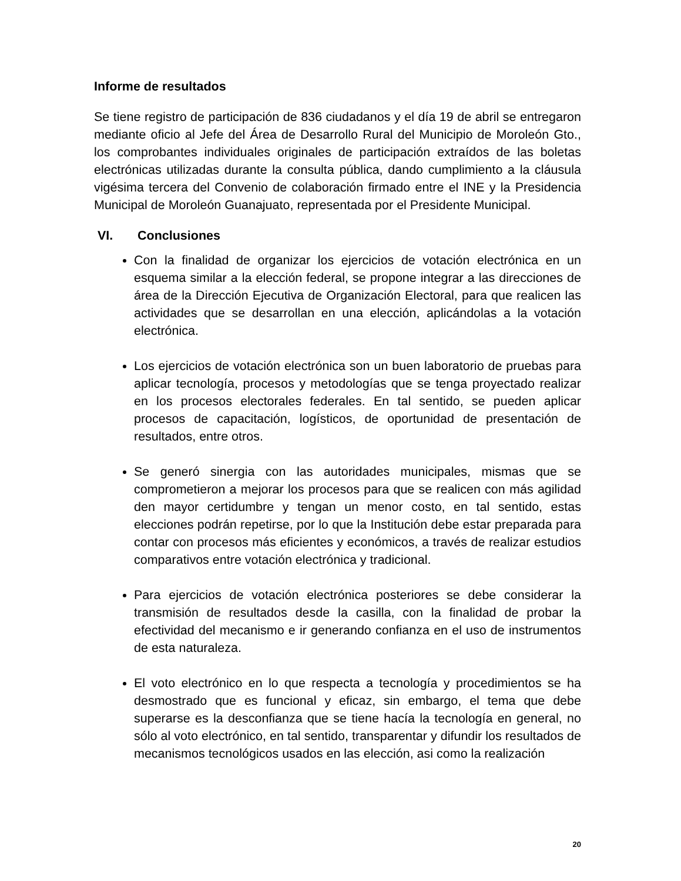Informe de resultados
Se tiene registro de participación de 836 ciudadanos y el día 19 de abril se entregaron mediante oficio al Jefe del Área de Desarrollo Rural del Municipio de Moroleón Gto., los comprobantes individuales originales de participación extraídos de las boletas electrónicas utilizadas durante la consulta pública, dando cumplimiento a la cláusula vigésima tercera del Convenio de colaboración firmado entre el INE y la Presidencia Municipal de Moroleón Guanajuato, representada por el Presidente Municipal.
VI. Conclusiones
Con la finalidad de organizar los ejercicios de votación electrónica en un esquema similar a la elección federal, se propone integrar a las direcciones de área de la Dirección Ejecutiva de Organización Electoral, para que realicen las actividades que se desarrollan en una elección, aplicándolas a la votación electrónica.
Los ejercicios de votación electrónica son un buen laboratorio de pruebas para aplicar tecnología, procesos y metodologías que se tenga proyectado realizar en los procesos electorales federales. En tal sentido, se pueden aplicar procesos de capacitación, logísticos, de oportunidad de presentación de resultados, entre otros.
Se generó sinergia con las autoridades municipales, mismas que se comprometieron a mejorar los procesos para que se realicen con más agilidad den mayor certidumbre y tengan un menor costo, en tal sentido, estas elecciones podrán repetirse, por lo que la Institución debe estar preparada para contar con procesos más eficientes y económicos, a través de realizar estudios comparativos entre votación electrónica y tradicional.
Para ejercicios de votación electrónica posteriores se debe considerar la transmisión de resultados desde la casilla, con la finalidad de probar la efectividad del mecanismo e ir generando confianza en el uso de instrumentos de esta naturaleza.
El voto electrónico en lo que respecta a tecnología y procedimientos se ha desmostrado que es funcional y eficaz, sin embargo, el tema que debe superarse es la desconfianza que se tiene hacía la tecnología en general, no sólo al voto electrónico, en tal sentido, transparentar y difundir los resultados de mecanismos tecnológicos usados en las elección, asi como la realización
20